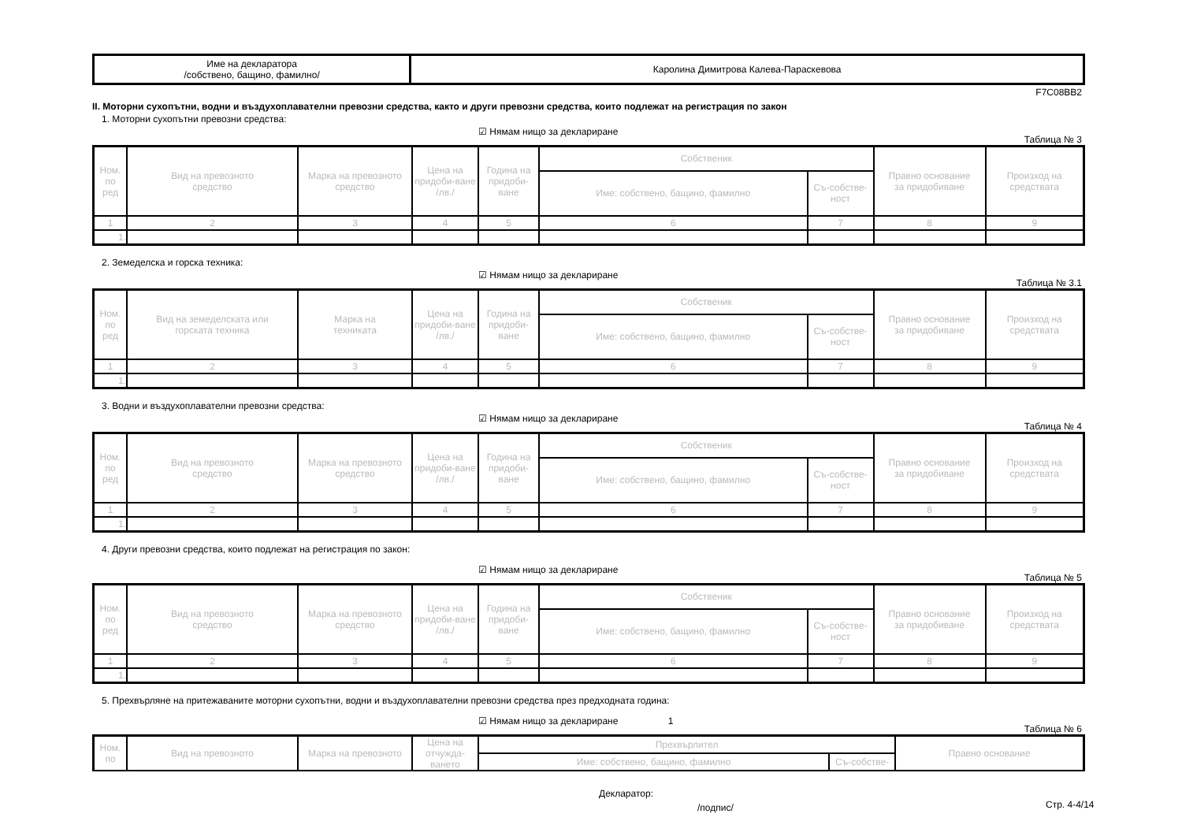| Име на декларатора /собствено, бащино, фамилно/ | Каролина Димитрова Калева-Параскевова |
F7C08BB2
II. Моторни сухопътни, водни и въздухоплавателни превозни средства, както и други превозни средства, които подлежат на регистрация по закон
1. Моторни сухопътни превозни средства:
☑ Нямам нищо за деклариране
Таблица № 3
| Ном. по ред | Вид на превозното средство | Марка на превозното средство | Цена на придоби-ване /лв./ | Година на придоби-ване | Собственик | | Правно основание за придобиване | Произход на средствата |
| --- | --- | --- | --- | --- | --- | --- | --- | --- |
| | | | | | Име: собствено, бащино, фамилно | Съ-собстве-ност | | |
| 1 | 2 | 3 | 4 | 5 | 6 | 7 | 8 | 9 |
| 1. | | | | | | | | |
2. Земеделска и горска техника:
☑ Нямам нищо за деклариране
Таблица № 3.1
| Ном. по ред | Вид на земеделската или горската техника | Марка на техниката | Цена на придоби-ване /лв./ | Година на придоби-ване | Собственик | | Правно основание за придобиване | Произход на средствата |
| --- | --- | --- | --- | --- | --- | --- | --- | --- |
| | | | | | Име: собствено, бащино, фамилно | Съ-собстве-ност | | |
| 1 | 2 | 3 | 4 | 5 | 6 | 7 | 8 | 9 |
| 1. | | | | | | | | |
3. Водни и въздухоплавателни превозни средства:
☑ Нямам нищо за деклариране
Таблица № 4
| Ном. по ред | Вид на превозното средство | Марка на превозното средство | Цена на придоби-ване /лв./ | Година на придоби-ване | Собственик | | Правно основание за придобиване | Произход на средствата |
| --- | --- | --- | --- | --- | --- | --- | --- | --- |
| | | | | | Име: собствено, бащино, фамилно | Съ-собстве-ност | | |
| 1 | 2 | 3 | 4 | 5 | 6 | 7 | 8 | 9 |
| 1. | | | | | | | | |
4. Други превозни средства, които подлежат на регистрация по закон:
☑ Нямам нищо за деклариране
Таблица № 5
| Ном. по ред | Вид на превозното средство | Марка на превозното средство | Цена на придоби-ване /лв./ | Година на придоби-ване | Собственик | | Правно основание за придобиване | Произход на средствата |
| --- | --- | --- | --- | --- | --- | --- | --- | --- |
| | | | | | Име: собствено, бащино, фамилно | Съ-собстве-ност | | |
| 1 | 2 | 3 | 4 | 5 | 6 | 7 | 8 | 9 |
| 1. | | | | | | | | |
5. Прехвърляне на притежаваните моторни сухопътни, водни и въздухоплавателни превозни средства през предходната година:
☑ Нямам нищо за деклариране 1
Таблица № 6
| Ном. по | Вид на превозното | Марка на превозното | Цена на отчужда-ването | Прехвърлител | | Правно основание |
| --- | --- | --- | --- | --- | --- | --- |
| | | | | Име: собствено, бащино, фамилно | Съ-собстве- | |
Декларатор:
/подпис/ Стр. 4-4/14